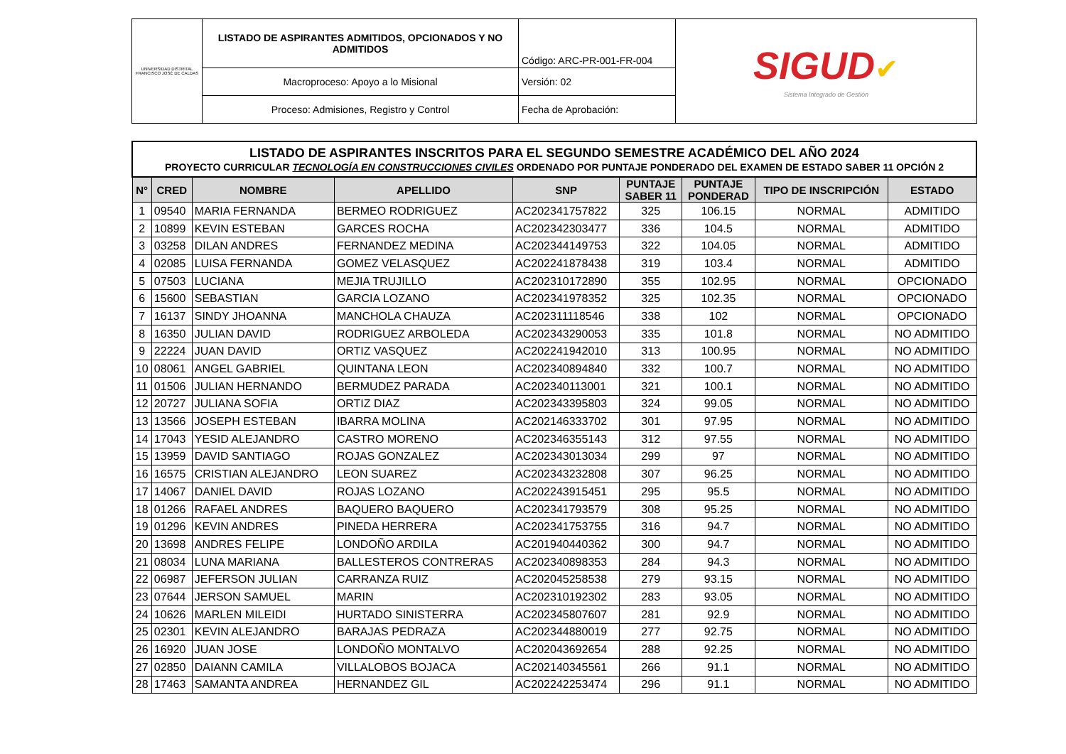| UNIVERSIDAD DISTRITAL FRANCISCO JOSÉ DE CALDAS | LISTADO DE ASPIRANTES ADMITIDOS, OPCIONADOS Y NO ADMITIDOS | Código: ARC-PR-001-FR-004 | SIGUD ✔ Sistema Integrado de Gestión |
| | Macroproceso: Apoyo a lo Misional | Versión: 02 | |
| | Proceso: Admisiones, Registro y Control | Fecha de Aprobación: | |
| LISTADO DE ASPIRANTES INSCRITOS PARA EL SEGUNDO SEMESTRE ACADÉMICO DEL AÑO 2024 PROYECTO CURRICULAR TECNOLOGÍA EN CONSTRUCCIONES CIVILES ORDENADO POR PUNTAJE PONDERADO DEL EXAMEN DE ESTADO SABER 11 OPCIÓN 2 | | | | | | | | |
| N° | CRED | NOMBRE | APELLIDO | SNP | PUNTAJE SABER 11 | PUNTAJE PONDERAD | TIPO DE INSCRIPCIÓN | ESTADO |
| 1 | 09540 | MARIA FERNANDA | BERMEO RODRIGUEZ | AC202341757822 | 325 | 106.15 | NORMAL | ADMITIDO |
| 2 | 10899 | KEVIN ESTEBAN | GARCES ROCHA | AC202342303477 | 336 | 104.5 | NORMAL | ADMITIDO |
| 3 | 03258 | DILAN ANDRES | FERNANDEZ MEDINA | AC202344149753 | 322 | 104.05 | NORMAL | ADMITIDO |
| 4 | 02085 | LUISA FERNANDA | GOMEZ VELASQUEZ | AC202241878438 | 319 | 103.4 | NORMAL | ADMITIDO |
| 5 | 07503 | LUCIANA | MEJIA TRUJILLO | AC202310172890 | 355 | 102.95 | NORMAL | OPCIONADO |
| 6 | 15600 | SEBASTIAN | GARCIA LOZANO | AC202341978352 | 325 | 102.35 | NORMAL | OPCIONADO |
| 7 | 16137 | SINDY JHOANNA | MANCHOLA CHAUZA | AC202311118546 | 338 | 102 | NORMAL | OPCIONADO |
| 8 | 16350 | JULIAN DAVID | RODRIGUEZ ARBOLEDA | AC202343290053 | 335 | 101.8 | NORMAL | NO ADMITIDO |
| 9 | 22224 | JUAN DAVID | ORTIZ VASQUEZ | AC202241942010 | 313 | 100.95 | NORMAL | NO ADMITIDO |
| 10 | 08061 | ANGEL GABRIEL | QUINTANA LEON | AC202340894840 | 332 | 100.7 | NORMAL | NO ADMITIDO |
| 11 | 01506 | JULIAN HERNANDO | BERMUDEZ PARADA | AC202340113001 | 321 | 100.1 | NORMAL | NO ADMITIDO |
| 12 | 20727 | JULIANA SOFIA | ORTIZ DIAZ | AC202343395803 | 324 | 99.05 | NORMAL | NO ADMITIDO |
| 13 | 13566 | JOSEPH ESTEBAN | IBARRA MOLINA | AC202146333702 | 301 | 97.95 | NORMAL | NO ADMITIDO |
| 14 | 17043 | YESID ALEJANDRO | CASTRO MORENO | AC202346355143 | 312 | 97.55 | NORMAL | NO ADMITIDO |
| 15 | 13959 | DAVID SANTIAGO | ROJAS GONZALEZ | AC202343013034 | 299 | 97 | NORMAL | NO ADMITIDO |
| 16 | 16575 | CRISTIAN ALEJANDRO | LEON SUAREZ | AC202343232808 | 307 | 96.25 | NORMAL | NO ADMITIDO |
| 17 | 14067 | DANIEL DAVID | ROJAS LOZANO | AC202243915451 | 295 | 95.5 | NORMAL | NO ADMITIDO |
| 18 | 01266 | RAFAEL ANDRES | BAQUERO BAQUERO | AC202341793579 | 308 | 95.25 | NORMAL | NO ADMITIDO |
| 19 | 01296 | KEVIN ANDRES | PINEDA HERRERA | AC202341753755 | 316 | 94.7 | NORMAL | NO ADMITIDO |
| 20 | 13698 | ANDRES FELIPE | LONDOÑO ARDILA | AC201940440362 | 300 | 94.7 | NORMAL | NO ADMITIDO |
| 21 | 08034 | LUNA MARIANA | BALLESTEROS CONTRERAS | AC202340898353 | 284 | 94.3 | NORMAL | NO ADMITIDO |
| 22 | 06987 | JEFERSON JULIAN | CARRANZA RUIZ | AC202045258538 | 279 | 93.15 | NORMAL | NO ADMITIDO |
| 23 | 07644 | JERSON SAMUEL | MARIN | AC202310192302 | 283 | 93.05 | NORMAL | NO ADMITIDO |
| 24 | 10626 | MARLEN MILEIDI | HURTADO SINISTERRA | AC202345807607 | 281 | 92.9 | NORMAL | NO ADMITIDO |
| 25 | 02301 | KEVIN ALEJANDRO | BARAJAS PEDRAZA | AC202344880019 | 277 | 92.75 | NORMAL | NO ADMITIDO |
| 26 | 16920 | JUAN JOSE | LONDOÑO MONTALVO | AC202043692654 | 288 | 92.25 | NORMAL | NO ADMITIDO |
| 27 | 02850 | DAIANN CAMILA | VILLALOBOS BOJACA | AC202140345561 | 266 | 91.1 | NORMAL | NO ADMITIDO |
| 28 | 17463 | SAMANTA ANDREA | HERNANDEZ GIL | AC202242253474 | 296 | 91.1 | NORMAL | NO ADMITIDO |